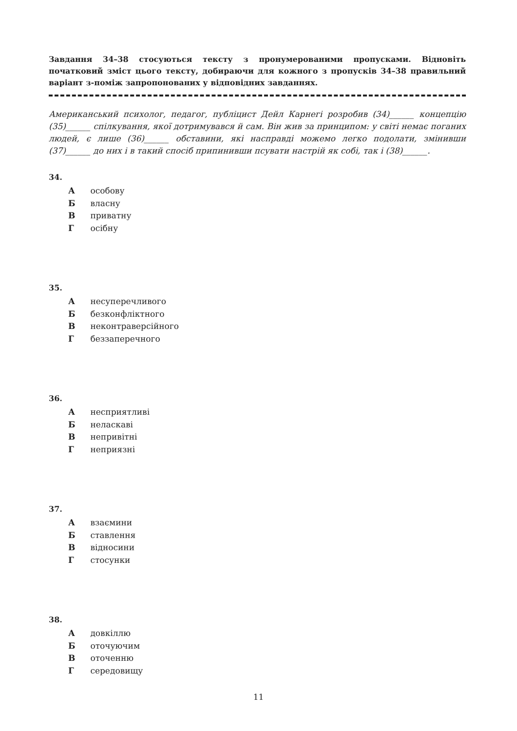Завдання 34–38 стосуються тексту з пронумерованими пропусками. Відновіть початковий зміст цього тексту, добираючи для кожного з пропусків 34–38 правильний варіант з-поміж запропонованих у відповідних завданнях.
Американський психолог, педагог, публіцист Дейл Карнегі розробив (34)______ концепцію (35)______ спілкування, якої дотримувався й сам. Він жив за принципом: у світі немає поганих людей, є лише (36)______ обставини, які насправді можемо легко подолати, змінивши (37)______ до них і в такий спосіб припинивши псувати настрій як собі, так і (38)______.
34.
А особову
Б власну
В приватну
Г осібну
35.
А несуперечливого
Б безконфліктного
В неконтраверсійного
Г беззаперечного
36.
А несприятливі
Б неласкаві
В непривітні
Г неприязні
37.
А взаємини
Б ставлення
В відносини
Г стосунки
38.
А довкіллю
Б оточуючим
В оточенню
Г середовищу
11